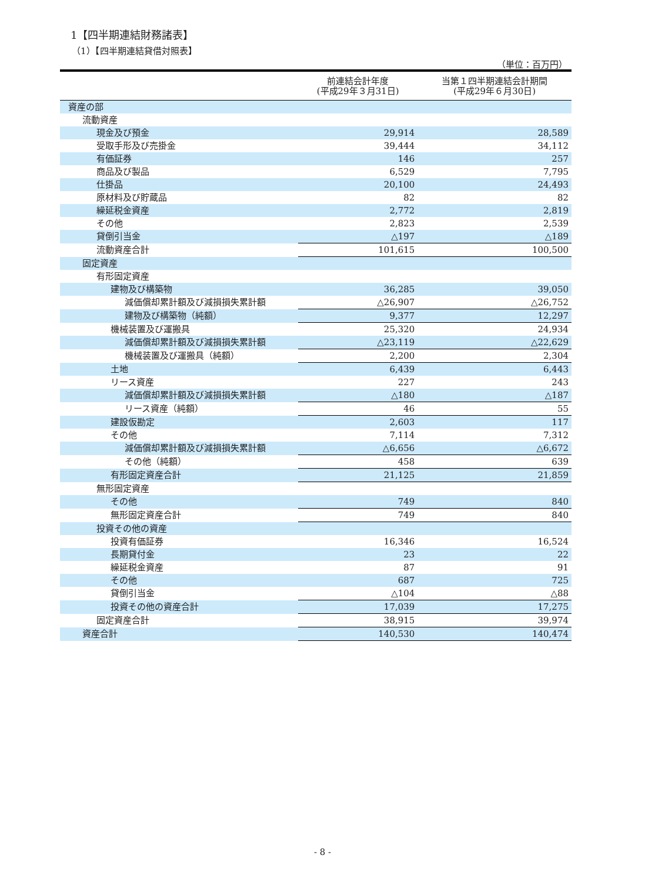1【四半期連結財務諸表】
（1）【四半期連結貸借対照表】
（単位：百万円）
| | 前連結会計年度 (平成29年３月31日) | 当第１四半期連結会計期間 (平成29年６月30日) |
| --- | --- | --- |
| 資産の部 | | |
| 流動資産 | | |
| 現金及び預金 | 29,914 | 28,589 |
| 受取手形及び売掛金 | 39,444 | 34,112 |
| 有価証券 | 146 | 257 |
| 商品及び製品 | 6,529 | 7,795 |
| 仕掛品 | 20,100 | 24,493 |
| 原材料及び貯蔵品 | 82 | 82 |
| 繰延税金資産 | 2,772 | 2,819 |
| その他 | 2,823 | 2,539 |
| 貸倒引当金 | △197 | △189 |
| 流動資産合計 | 101,615 | 100,500 |
| 固定資産 | | |
| 有形固定資産 | | |
| 建物及び構築物 | 36,285 | 39,050 |
| 減価償却累計額及び減損損失累計額 | △26,907 | △26,752 |
| 建物及び構築物（純額） | 9,377 | 12,297 |
| 機械装置及び運搬具 | 25,320 | 24,934 |
| 減価償却累計額及び減損損失累計額 | △23,119 | △22,629 |
| 機械装置及び運搬具（純額） | 2,200 | 2,304 |
| 土地 | 6,439 | 6,443 |
| リース資産 | 227 | 243 |
| 減価償却累計額及び減損損失累計額 | △180 | △187 |
| リース資産（純額） | 46 | 55 |
| 建設仮勘定 | 2,603 | 117 |
| その他 | 7,114 | 7,312 |
| 減価償却累計額及び減損損失累計額 | △6,656 | △6,672 |
| その他（純額） | 458 | 639 |
| 有形固定資産合計 | 21,125 | 21,859 |
| 無形固定資産 | | |
| その他 | 749 | 840 |
| 無形固定資産合計 | 749 | 840 |
| 投資その他の資産 | | |
| 投資有価証券 | 16,346 | 16,524 |
| 長期貸付金 | 23 | 22 |
| 繰延税金資産 | 87 | 91 |
| その他 | 687 | 725 |
| 貸倒引当金 | △104 | △88 |
| 投資その他の資産合計 | 17,039 | 17,275 |
| 固定資産合計 | 38,915 | 39,974 |
| 資産合計 | 140,530 | 140,474 |
- 8 -